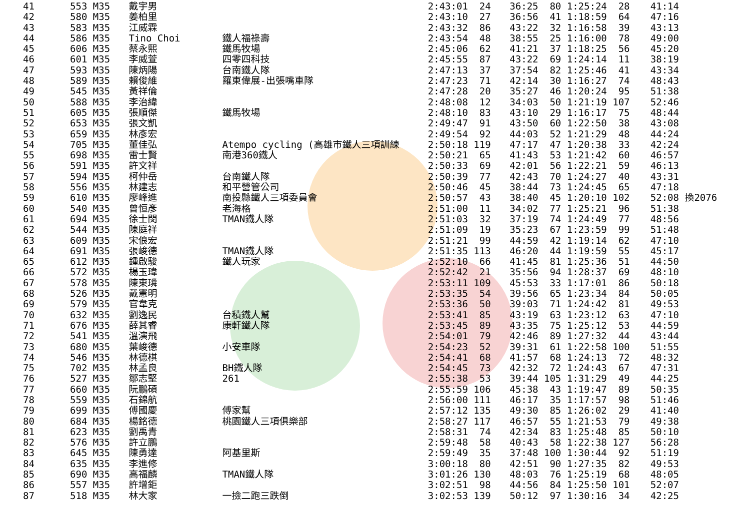| 41 | 553 M35 | 戴宇男 | | 2:43:01 24 | 36:25 80 1:25:24 28 | 41:14 |
| 42 | 580 M35 | 姜柏里 | | 2:43:10 27 | 36:56 41 1:18:59 64 | 47:16 |
| 43 | 583 M35 | 江威霖 | | 2:43:32 86 | 43:22 32 1:16:58 39 | 43:13 |
| 44 | 586 M35 | Tino Choi | 鐵人福祿壽 | 2:43:54 48 | 38:55 25 1:16:00 78 | 49:00 |
| 45 | 606 M35 | 蔡永熙 | 鐵馬牧場 | 2:45:06 62 | 41:21 37 1:18:25 56 | 45:20 |
| 46 | 601 M35 | 李威萱 | 四零四科技 | 2:45:55 87 | 43:22 69 1:24:14 11 | 38:19 |
| 47 | 593 M35 | 陳炳陽 | 台南鐵人隊 | 2:47:13 37 | 37:54 82 1:25:46 41 | 43:34 |
| 48 | 589 M35 | 賴俊維 | 羅東偉展-出張嘴車隊 | 2:47:23 71 | 42:14 30 1:16:27 74 | 48:43 |
| 49 | 545 M35 | 黃祥倫 | | 2:47:28 20 | 35:27 46 1:20:24 95 | 51:38 |
| 50 | 588 M35 | 李治緯 | | 2:48:08 12 | 34:03 50 1:21:19 107 | 52:46 |
| 51 | 605 M35 | 張順傑 | 鐵馬牧場 | 2:48:10 83 | 43:10 29 1:16:17 75 | 48:44 |
| 52 | 653 M35 | 張文凱 | | 2:49:47 91 | 43:50 60 1:22:50 38 | 43:08 |
| 53 | 659 M35 | 林彥宏 | | 2:49:54 92 | 44:03 52 1:21:29 48 | 44:24 |
| 54 | 705 M35 | 董佳弘 | Atempo cycling (高雄市鐵人三項訓練 | 2:50:18 119 | 47:17 47 1:20:38 33 | 42:24 |
| 55 | 698 M35 | 雷士賢 | 南港360鐵人 | 2:50:21 65 | 41:43 53 1:21:42 60 | 46:57 |
| 56 | 591 M35 | 許文祥 | | 2:50:33 69 | 42:01 56 1:22:21 59 | 46:13 |
| 57 | 594 M35 | 柯仲岳 | 台南鐵人隊 | 2:50:39 77 | 42:43 70 1:24:27 40 | 43:31 |
| 58 | 556 M35 | 林建志 | 和平營管公司 | 2:50:46 45 | 38:44 73 1:24:45 65 | 47:18 |
| 59 | 610 M35 | 廖峰進 | 南投縣鐵人三項委員會 | 2:50:57 43 | 38:40 45 1:20:10 102 | 52:08 換2076 |
| 60 | 540 M35 | 曾恒彥 | 老海格 | 2:51:00 11 | 34:02 77 1:25:21 96 | 51:38 |
| 61 | 694 M35 | 徐士閔 | TMAN鐵人隊 | 2:51:03 32 | 37:19 74 1:24:49 77 | 48:56 |
| 62 | 544 M35 | 陳庭祥 | | 2:51:09 19 | 35:23 67 1:23:59 99 | 51:48 |
| 63 | 609 M35 | 宋俍宏 | | 2:51:21 99 | 44:59 42 1:19:14 62 | 47:10 |
| 64 | 691 M35 | 張峻德 | TMAN鐵人隊 | 2:51:35 113 | 46:20 44 1:19:59 55 | 45:17 |
| 65 | 612 M35 | 鍾啟駿 | 鐵人玩家 | 2:52:10 66 | 41:45 81 1:25:36 51 | 44:50 |
| 66 | 572 M35 | 楊玉瑋 | | 2:52:42 21 | 35:56 94 1:28:37 69 | 48:10 |
| 67 | 578 M35 | 陳東璘 | | 2:53:11 109 | 45:53 33 1:17:01 86 | 50:18 |
| 68 | 526 M35 | 戴憲明 | | 2:53:35 54 | 39:56 65 1:23:34 84 | 50:05 |
| 69 | 579 M35 | 官韋克 | | 2:53:36 50 | 39:03 71 1:24:42 81 | 49:53 |
| 70 | 632 M35 | 劉逸民 | 台積鐵人幫 | 2:53:41 85 | 43:19 63 1:23:12 63 | 47:10 |
| 71 | 676 M35 | 薛其睿 | 康軒鐵人隊 | 2:53:45 89 | 43:35 75 1:25:12 53 | 44:59 |
| 72 | 541 M35 | 溫演飛 | | 2:54:01 79 | 42:46 89 1:27:32 44 | 43:44 |
| 73 | 680 M35 | 葉峻德 | 小安車隊 | 2:54:23 52 | 39:31 61 1:22:58 100 | 51:55 |
| 74 | 546 M35 | 林德棋 | | 2:54:41 68 | 41:57 68 1:24:13 72 | 48:32 |
| 75 | 702 M35 | 林孟良 | BH鐵人隊 | 2:54:45 73 | 42:32 72 1:24:43 67 | 47:31 |
| 76 | 527 M35 | 鄒志堅 | 261 | 2:55:38 53 | 39:44 105 1:31:29 49 | 44:25 |
| 77 | 660 M35 | 阮鵬碩 | | 2:55:59 106 | 45:38 43 1:19:47 89 | 50:35 |
| 78 | 559 M35 | 石錦航 | | 2:56:00 111 | 46:17 35 1:17:57 98 | 51:46 |
| 79 | 699 M35 | 傅國慶 | 傅家幫 | 2:57:12 135 | 49:30 85 1:26:02 29 | 41:40 |
| 80 | 684 M35 | 楊銘德 | 桃園鐵人三項俱樂部 | 2:58:27 117 | 46:57 55 1:21:53 79 | 49:38 |
| 81 | 623 M35 | 劉禹青 | | 2:58:31 74 | 42:34 83 1:25:48 85 | 50:10 |
| 82 | 576 M35 | 許立鵬 | | 2:59:48 58 | 40:43 58 1:22:38 127 | 56:28 |
| 83 | 645 M35 | 陳勇達 | 阿基里斯 | 2:59:49 35 | 37:48 100 1:30:44 92 | 51:19 |
| 84 | 635 M35 | 李進修 | | 3:00:18 80 | 42:51 90 1:27:35 82 | 49:53 |
| 85 | 690 M35 | 高福麟 | TMAN鐵人隊 | 3:01:26 130 | 48:03 76 1:25:19 68 | 48:05 |
| 86 | 557 M35 | 許增鉅 | | 3:02:51 98 | 44:56 84 1:25:50 101 | 52:07 |
| 87 | 518 M35 | 林大家 | 一撿二跑三跌倒 | 3:02:53 139 | 50:12 97 1:30:16 34 | 42:25 |